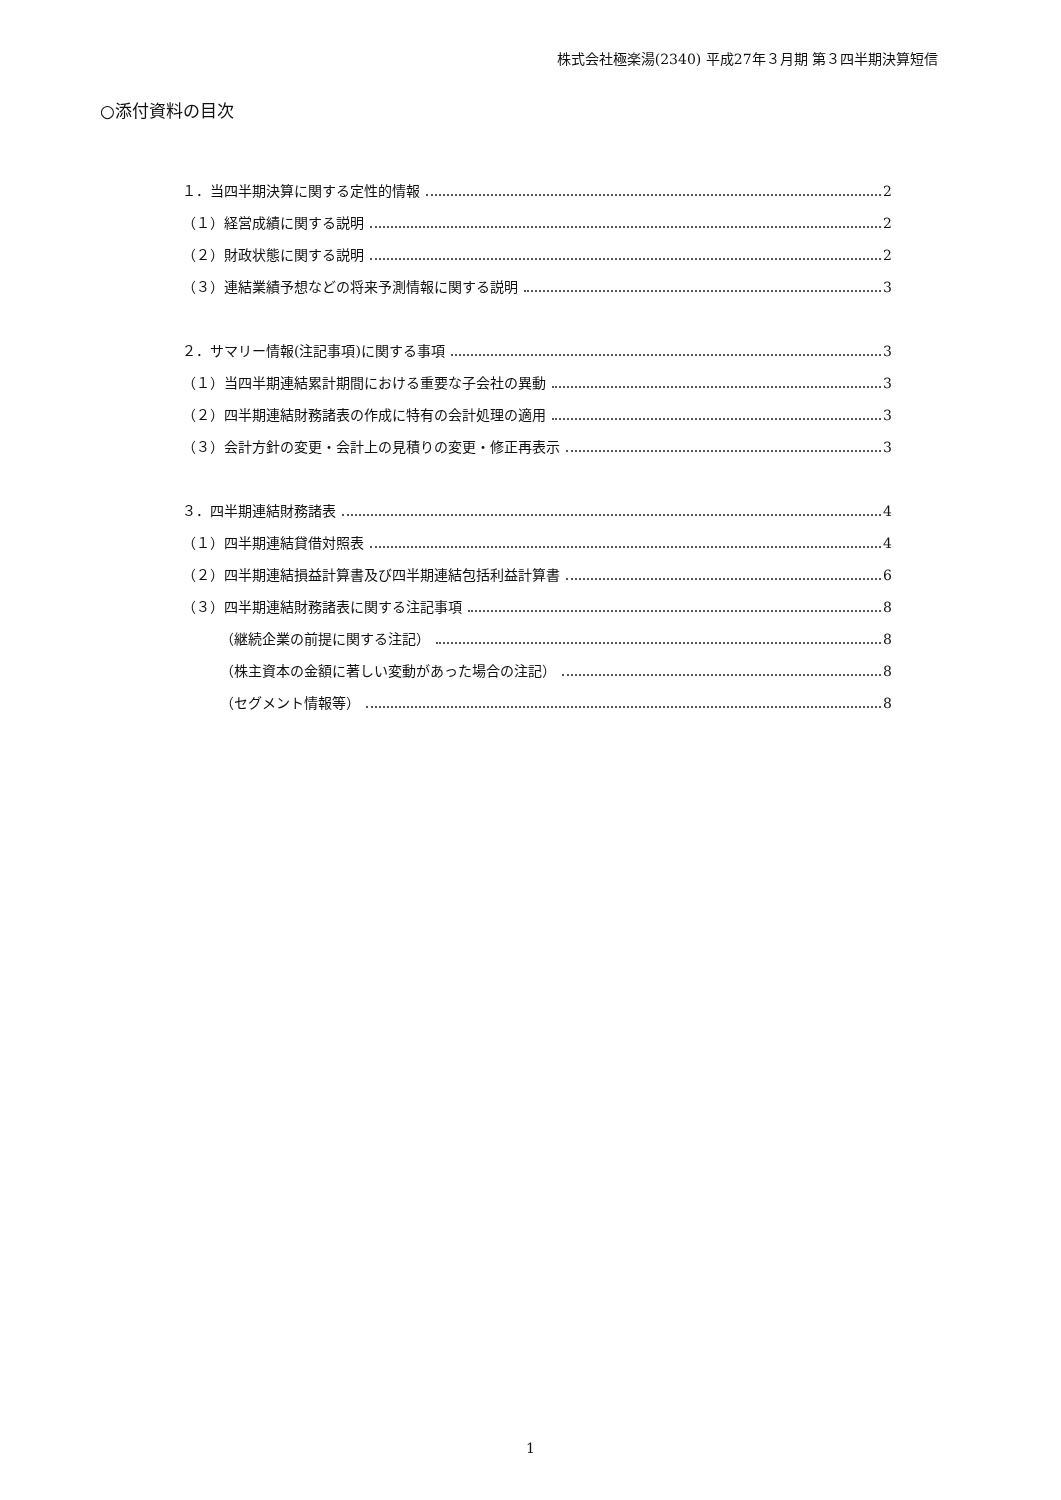株式会社極楽湯(2340) 平成27年３月期 第３四半期決算短信
○添付資料の目次
１．当四半期決算に関する定性的情報 2
（１）経営成績に関する説明 2
（２）財政状態に関する説明 2
（３）連結業績予想などの将来予測情報に関する説明 3
２．サマリー情報(注記事項)に関する事項 3
（１）当四半期連結累計期間における重要な子会社の異動 3
（２）四半期連結財務諸表の作成に特有の会計処理の適用 3
（３）会計方針の変更・会計上の見積りの変更・修正再表示 3
３．四半期連結財務諸表 4
（１）四半期連結貸借対照表 4
（２）四半期連結損益計算書及び四半期連結包括利益計算書 6
（３）四半期連結財務諸表に関する注記事項 8
（継続企業の前提に関する注記） 8
（株主資本の金額に著しい変動があった場合の注記） 8
（セグメント情報等） 8
1